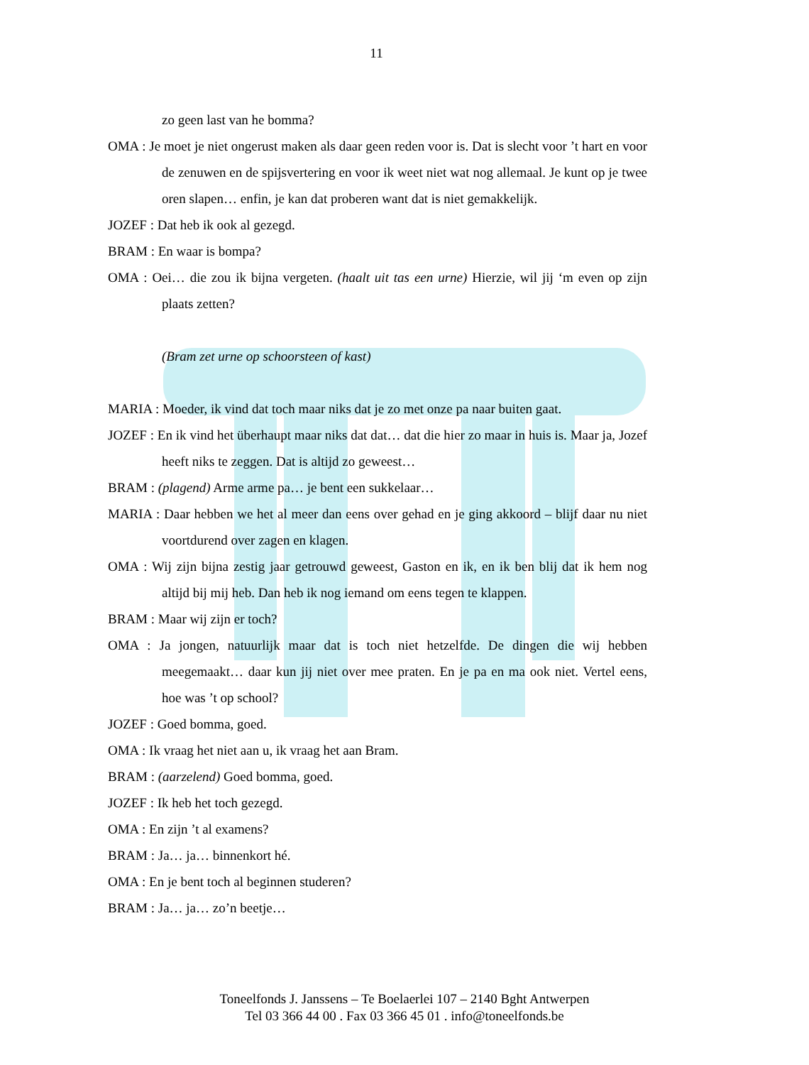11
zo geen last van he bomma?
OMA : Je moet je niet ongerust maken als daar geen reden voor is. Dat is slecht voor ’t hart en voor de zenuwen en de spijsvertering en voor ik weet niet wat nog allemaal. Je kunt op je twee oren slapen… enfin, je kan dat proberen want dat is niet gemakkelijk.
JOZEF : Dat heb ik ook al gezegd.
BRAM : En waar is bompa?
OMA : Oei… die zou ik bijna vergeten. (haalt uit tas een urne) Hierzie, wil jij ‘m even op zijn plaats zetten?
(Bram zet urne op schoorsteen of kast)
MARIA : Moeder, ik vind dat toch maar niks dat je zo met onze pa naar buiten gaat.
JOZEF : En ik vind het überhaupt maar niks dat dat… dat die hier zo maar in huis is. Maar ja, Jozef heeft niks te zeggen. Dat is altijd zo geweest…
BRAM : (plagend) Arme arme pa… je bent een sukkelaar…
MARIA : Daar hebben we het al meer dan eens over gehad en je ging akkoord – blijf daar nu niet voortdurend over zagen en klagen.
OMA : Wij zijn bijna zestig jaar getrouwd geweest, Gaston en ik, en ik ben blij dat ik hem nog altijd bij mij heb. Dan heb ik nog iemand om eens tegen te klappen.
BRAM : Maar wij zijn er toch?
OMA : Ja jongen, natuurlijk maar dat is toch niet hetzelfde. De dingen die wij hebben meegemaakt… daar kun jij niet over mee praten. En je pa en ma ook niet. Vertel eens, hoe was ’t op school?
JOZEF : Goed bomma, goed.
OMA : Ik vraag het niet aan u, ik vraag het aan Bram.
BRAM : (aarzelend) Goed bomma, goed.
JOZEF : Ik heb het toch gezegd.
OMA : En zijn ’t al examens?
BRAM : Ja… ja… binnenkort hé.
OMA : En je bent toch al beginnen studeren?
BRAM : Ja… ja… zo’n beetje…
Toneelfonds J. Janssens – Te Boelaerlei 107 – 2140 Bght Antwerpen
Tel 03 366 44 00 . Fax 03 366 45 01 . info@toneelfonds.be